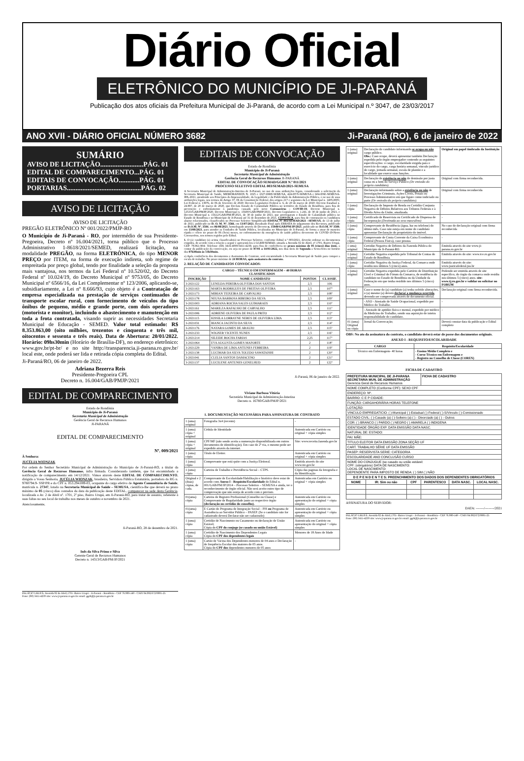Diário Oficial
ELETRÔNICO DO MUNICÍPIO DE JI-PARANÁ
Publicação dos atos oficiais da Prefeitura Municipal de Ji-Paraná, de acordo com a Lei Municipal n.º 3047, de 23/03/2017
ANO XVII - DIÁRIO OFICIAL NÚMERO 3682 Ji-Paraná (RO), 6 de janeiro de 2022
SUMÁRIO
AVISO DE LICITAÇÃO.........................PÁG. 01
EDITAL DE COMPARECIMENTO...PÁG. 01
EDITAIS DE CONVOCAÇÃO............PÁG. 01
PORTARIAS...........................................PÁG. 02
AVISO DE LICITAÇÃO
AVISO DE LICITAÇÃO
PREGÃO ELETRÔNICO Nº 001/2022/PMJP-RO
O Município de Ji-Paraná - RO, por intermédio de sua Presidente-Pregoeira, Decreto nº 16.004/2021, torna público que o Processo Administrativo 1-8618/2021/SEMED, realizará licitação, na modalidade PREGÃO, na forma ELETRÔNICA, do tipo MENOR PREÇO por ITEM, na forma de execução indireta, sob regime de empreitada por preço global, tendo por finalidade a seleção da proposta mais vantajosa, nos termos da Lei Federal nº 10.520/02, do Decreto Federal nº 10.024/19, do Decreto Municipal nº 9753/05, do Decreto Municipal nº 6566/16, da Lei Complementar nº 123/2006, aplicando-se, subsidiariamente, a Lei nº 8.666/93, cujo objeto é a Contratação de empresa especializada na prestação de serviços continuados de transporte escolar rural, com fornecimento de veículos do tipo ônibus de pequeno, médio e grande porte, com dois operadores (motorista e monitor), incluindo o abastecimento e manutenção em toda a frota contratada, visando suprir as necessidades Secretaria Municipal de Educação - SEMED. Valor total estimado: R$ 8.353.863,00 (oito milhões, trezentos e cinquenta e três mil, oitocentos e sessenta e três reais). Data de Abertura: 20/01/2022. Horário: 09hs30min (Horário de Brasília-DF), no endereço eletrônico: www.gov.br/pt-br/ e no site http://transparencia.ji-parana.ro.gov.br/ local este, onde poderá ser lida e retirada cópia completa do Edital.
Ji-Paraná/RO, 06 de janeiro de 2022.
Adriana Bezerra Reis
Presidente-Pregoeira CPL
Decreto n. 16.004/GAB/PMJP/2021
EDITAL DE COMPARECIMENTO
Estado de Rondônia
Município de Ji-Paraná
Secretaria Municipal de Administração
Gerência Geral de Recursos Humanos
JI-PARANÁ
EDITAL DE COMPARECIMENTO
Nº. 009/2021
À Senhora:
JUCÉLIA WIONZAK
Por ordem do Senhor Secretário Municipal de Administração do Município de Ji-Paraná-RO, a titular da Gerência Geral de Recursos Humanos, infra firmada. Considerando também, que foi encaminhada a notificação de comparecimento em 14/12/2021. Vimos através deste EDITAL DE COMPARECIMENTO, dirigido a Vossa Senhoria, JUCÉLIA WIONZAK, brasileira, Servidora Pública Estatutária, portadora do RG n. 9780794.9- SSP/PR e do CPF n. 053.294.089-03, ocupante do cargo efetivo de Agente Comunitário de Saúde, matrícula n. 27347, lotado na Secretaria Municipal de Saúde – SEMUSA, cientifica-lhe que deverá no prazo máximo de 05 (cinco) dias contados da data da publicação deste EDITAL, comparecer na sede desta Gerência, localizada a Av. 2 de Abril nº. 1701, 2º piso, Bairro Urupá, em Ji-Paraná-RO, para tratar de assunto, referente à suas faltas no seu local de trabalho nos meses de outubro e novembro de 2021.
Atenciosamente,
Ji-Paraná-RO, 28 de dezembro de 2021.
Inês da Silva Primo e Silva
Gerente Geral de Recursos Humanos
Decreto n. 14313/GAB/PM/JP/2021
PALÁCIO URUPÁ: Avenida 02 de Abril,1701- Bairro Urupá - Ji-Paraná – Rondônia - CEP 76.900-149 - CNPJ 04.092.672/0001-25
Fone: (69) 3411-4239 site: www.ji-parana.ro.gov.br email: ggrh@ji-parana.ro.gov.br
EDITAIS DE CONVOCAÇÃO
Estado de Rondônia
Município de Ji-Paraná
Secretaria Municipal de Administração
Gerência Geral de Recursos Humanos JI-PARANÁ
EDITAL DE CONVOCAÇÃO SEMAD/GGRH N.º 011/2021
PROCESSO SELETIVO EDITAL 003/SEMAD/2021-SEMUSA
A Secretaria Municipal de Administração-Interina de Ji-Paraná, no uso de suas atribuições legais, considerando a solicitação da Secretaria Municipal de Saúde, MEMORANDOS N. 1025 e 1027-DRH-SEMUSA, 424-DVS-SEMUSA e 604-DSE-SEMUSA-JPA-2021, atendendo aos Princípios da Impessoalidade, da Legalidade e da Publicidade da Administração Pública, e no uso de suas atribuições legais, nos termos do Artigo 37, IX da Constituição Federal, dos artigos 217 e seguintes da Lei Municipal n. 1405/2005; Lei Federal n. 13976, de 06 de fevereiro de 2020; Decreto Legislativo Federal n. 6, de 20 de março de 2020; Decreto Estadual n. 24.887, de 20 de março de 2020, que Declara Estado de Calamidade Pública no território do Estado de Rondônia, para fins de prevenção e enfrentamento à pandemia causada pelo novo Coronavírus – COVID-19, Decreto Municipal n. 12533/GAB/PMJP/2020, Decreto Municipal n. 15600/GAB/PMJP/2021, Decreto Legislativo n. 1.241, de 30 de junho de 2021, e Decreto Municipal n. 15612/GAB/PM/JP/2021, de 30 de junho de 2021, que prorrogaram o Estado de Calamidade pública no Estado de Rondônia e no Município de Ji-Paraná até 31 de dezembro de 2021, CONVOCA, para fins de contratação os candidatos abaixo relacionados, classificados no Processo Seletivo Simplificado EDITAL Nº 003/SEMAD/2021 –SEMUSA, de 13 de julho de 2021, publicado no D. O. M. Nº. 3566, em 13/07/2021, Resultado Final após ERRATA do julgamento dos Recursos, publicado no D.O.M. Nº. 3584, em 06/08/2021, homologado através do Decreto n. 15940/GAB/PM/JP/2021, publicado no D.O.M. Nº 3589, em 13/08/2021, para atender as Unidades de Saúde Pública, localizadas no Município de Ji-Paraná, de forma a atuar de maneira rápida e célere no prazo de 06 (Seis) meses, no enfrentamento da emergência de saúde pública decorrente do COVID-19-Novo Coronavírus, nos termos regidos pelo Edital.
1. O (s) candidato (s) acima classificado(s) no Processo Seletivo, conforme Edital n.º 003/2021, deverão ordenar os documentos exigidos, de acordo com a relação a seguir e apresentá-los à GGRH/SEMAD, situada a Avenida 02 de Abril, nº.1701, Bairro Urupá, CEP: 78.961-904- Telefone: (69) 3416-4000/3411-4239, para fins de conferência no prazo máximo de 05 (cinco) dias úteis, a contar da publicação da convocação, ou seja no prazo de 07/01 a 14/01/2022, nos dias úteis de Segunda a Sexta-feira no horário das 07h30min às 13h30min.
a) Após conferência dos documentos e Assinatura do Contrato, será encaminhado à Secretaria Municipal de Saúde para compor a escala de trabalho. No prazo máximo de 24 HORAS, após assinatura do contrato.
2. RELAÇÃO DE CANDIDATOS CONVOCADOS:
| CARGO – TÉCNICO EM ENFERMAGEM – 40 HORAS CLASSIFICADOS | | | |
| --- | --- | --- | --- |
| INSCRIÇÃO | NOME CANDIDATO | PONTOS | CLASSIF. |
| 3-2021122 | LENILDA PEREIRA OLIVEIRA DOS SANTOS | 2,5 | 106 |
| 3-2021163 | MARTA RODRIGUES DE FREITAS OLIVEIRA | 2,5 | 107º |
| 3-2021173 | MIRIAN TEIXEIRA DE CARVALHO | 2,5 | 108º |
| 3-2021178 | NEUSA BARBOSA RIBEIRO DA SILVA | 2,5 | 109º |
| 3-2021003 | ADRIANA ROCHA SALES GUIMARAES | 2,5 | 110º |
| 3-2021161 | MARILZA RAFALSKI DE CARVALHO | 2,5 | 111º |
| 3-2021006 | ADRIENE OLIVEIRA DE PAULA PRITO | 2,5 | 112º |
| 3-2021115 | KISSILA LORRAYNE NERES DE OLIVEIRA LIMA | 2,5 | 113º |
| 3-2021031 | BIANCA JACINTO DA SILVA | 2,5 | 114º |
| 3-2021176 | NAYARA GOMES DE ARAUJO | 2,5 | 115º |
| 3-2021233 | WIGNER VICENTE NUNES | 2,5 | 116º |
| 3-2021214 | SILEIDE ROCHA FARIAS | 2,25 | 117º |
| 3-2021064 | EVA AUGUSTA GOMES MAFORTE | 2 | 118º |
| 3-2021229 | VANIRA DE LIMA ANTUNES FERREIRA | 2 | 119º |
| 3-2021138 | LUCIMAR DA SILVA TOLEDO SAWATAISHI | 2 | 120º |
| 3-2021041 | CLELIA SANTOS DAMACENO | 2 | 121º |
| 3-2021137 | LUCILENE ANTUNES GENELHUD | 2 | 122º |
Ji-Paraná, 06 de janeiro de 2022.
Viviane Barbosa Vitória
Secretária Municipal de Administração-Interina
Decreto n. 16780/GAB/PMJP/2021
1. DOCUMENTAÇÃO NECESSÁRIA PARA ASSINATURA DE CONTRATO
| 1 (uma) original | Fotografia 3x4 (recente) | - |
| 1 (uma) cópia + original | Cédula de Identidade | Autenticada em Cartório ou original + cópia simples |
| 1 (uma) cópia + original | CPF/MF (não sendo aceita a numeração disponibilizada em outros documentos de identificação). Em caso de 2ª via, o mesmo pode ser expedido através da internet. | Site: www.receita.fazenda.gov.br |
| 1 (uma) cópia | Título de Eleitor. | Autenticada em Cartório ou original + cópia simples |
| 1 (uma) cópia | Comprovante que está quite com a Justiça Eleitoral. | Emitida através do site www.tre.gov.br |
| 1 (uma) cópia | Carteira de Trabalho e Previdência Social – CTPS. | Cópia das paginas da fotografia e da Identificação |
| Original e 2 (duas) cópias, de cada. | Comprovante de Escolaridade/Habilitação e histórico deve estar de acordo com Anexo I - Requisito/Escolaridade do Edital n. 001/GAB/PM/JP/2014 – Processo Seletivo – SEMUSA e ainda, ter o reconhecimento de órgão oficial. Não será aceito outro tipo de comprovação que não esteja de acordo com o previsto. | Autenticadas em Cartório ou original + cópia simples |
| 01(uma) cópia | Carteira de Registro Profissional (Conselho ou Classe) e Comprovante de Regularidade junto ao respectivo órgão (declaração ou certidão do conselho). | Autenticada em Cartório ou apresentação do original + cópia simples |
| 01(uma) cópia | E Cartão do Programa de Integração Social – PIS ou Programa de Assistência ao Servidor Público – PASEP. (Se o candidato não for cadastrado deverá Declarar não ser cadastrado) | Autenticada em Cartório ou apresentação do original + cópia simples |
| 1 (uma) cópia | Certidão de Nascimento ou Casamento ou declaração de União Estável; Cópia do CPF do conjuge (se casado ou união Estável) | Autenticada em Cartório ou apresentação do original + cópia simples |
| 1 (uma) cópia | Certidão de Nascimento dos Dependentes Legais Cópia do CPF dos dependentes legais | Menores de 18 Anos de Idade |
| 1 (uma) cópia | Cartão de Vacina dos Dependentes menores de 04 anos e Declaração de frequência Escolar dos maiores de 05 anos. Cópia do CPF dos dependentes menores de 05 anos | - |
| 1 (uma) original | Declaração do candidato informando se ocupa ou não cargo público. Obs.: Caso ocupe, deverá apresentar também Declaração expedida pelo órgão empregador contendo as seguintes especificações: o cargo, escolaridade exigida para o exercício do cargo, carga horária semanal, vínculo jurídico do cargo, jornada semanal, escala de plantão e a localidade que exerce suas funções. | Original em papel timbrado da Instituição |
| 1 (uma) original | Declaração de existência ou não de demissão por justa causa ou a bem do Serviço Público (De emissão do próprio candidato). | Original com firma reconhecida. |
| 1 (uma) original | Declaração informando sobre a existência ou não de Investigações Criminais, Ações Cíveis, Penais ou Processo Administrativo em que figure como indiciado ou parte (De emissão do próprio candidato). | Original com firma reconhecida |
| 1 (uma) cópia | Declaração de Imposto de Renda ou Certidão Conjunta Negativa de Débitos Relativos aos Tributos Federais e à Dívida Ativa da União, atualizada. | - |
| 1 (uma) cópia | Certificado de Reservista ou Certificado de Dispensa de Incorporação (Destinada ao sexo masculino) | - |
| 1 (uma) cópia | Comprovante de Residência (água, luz ou telefone) do último mês. Caso não esteja em nome do candidato apresentar Declaração do proprietário do imóvel. | No caso de declaração original com firma reconhecida |
| 1 (uma) cópia | Comprovante de Conta Corrente da Caixa Econômica Federal (Pessoa Física), caso possua. | - |
| 1 uma) original | Certidão Negativa de Débitos da Fazenda Pública do Município de Ji-Paraná-RO. | Emitida através do site www.ji-parana.ro.gov.br |
| 1 (uma) original | Certidão Negativa expedida pelo Tribunal de Contas do Estado de Rondônia. | Emitida através do site: www.tce.ro.gov.br |
| 1 (uma) cópia | Certidão Negativa da Justiça Federal, da Comarca onde residiu nos últimos 5 (cinco) anos. | Emitida através do site: www.justicafederal.jus.br |
| 1 (uma) original | Certidão Negativa expedida pelo Cartório de Distribuição Cível e Criminal do Fórum da Comarca, de residência do candidato no Estado de Rondônia ou da Unidade da Federação em que tenha residido nos últimos 5 (cinco) anos. | Podendo ser emitida através de site específico, do órgão da comarca onde residiu nos últimos 5 (cinco) anos. site- www.tj.ro.gov.br e validar ou solicitar no FORUM |
| 1 (uma) original | Caso o nome do (a) candidato (a) tenha sofrido alterações, o (a) mesmo (a) deverá declarar a mudança ocorrida , devendo ser comprovada através de documento oficial. | Declaração original com firma reconhecida. |
| | - ASO - Atestado de Saúde Ocupacional, expedido por Médico do Trabalho. | - |
| | - Atestado de aptidão física e mental, expedido por médico da Medicina do Trabalho, sendo sua aquisição de inteira responsabilidade do candidato. | - |
| 01 (uma) Original ou cópia | Jornal da Convocação; | Deverá constar data da publicação e Edital completo |
OBS: No ato da assinatura do contrato, o candidato deverá estar de posse dos documentos originais.
ANEXO I - REQUISITO/ESCOLARIDADE
| CARGO | Requisito/Escolaridade |
| --- | --- |
| Técnico em Enfermagem- 40 horas | - Ensino Médio Completo e - Curso Técnico em Enfermagem e - Registro no Conselho de Classe (COREN) |
FICHA DE CADASTRO
| PREFEITURA MUNICIPAL DE JI-PARANA SECRETARIA MUN. DE ADMINISTRAÇÃO Gerencia Geral de Recursos Humanos | | | FICHA DE CADASTRO | | |
| NOME COMPLETO (Conforme CPF): SEXO CPF | | | | | |
| ENDEREÇO: Nº. | | | | | |
| BAIRRO: C E P CIDADE: | | | | | |
| FUNÇÃO: CARGAHORÁRIA HORAS TELEFONE | | | | | |
| LOTAÇÃO: | | | | | |
| VINCULO EMPREGATICIO: ( )-Municipal ( )-Estadual ( )-Federal ( )-S/Vinculo ( )-Comissionado | | | | | |
| ESTADO CIVIL: ( )-Casado (a) ( )-Solteiro (a) ( ) - Divorciado (a) ( ) - Outros | | | | | |
| COR: ( ) BRANCO ( ) PARDO ( ) NEGRO ( ) AMARELA ( ) INDIGENA | | | | | |
| IDENTIDADE ÓRGÃO EXP. DATA EMISSÃO DATA NASC. | | | | | |
| NATURAL DE: ESTADO: | | | | | |
| PAI: MÃE: | | | | | |
| TITULO ELEITOR DATA EMISSÃO ZONA SEÇÃO UF | | | | | |
| CART. TRABALHO SÉRIE UF DATA EMISSÃO | | | | | |
| PASEP: RESERVISTA SERIE: CATEGORIA | | | | | |
| ESCOLARIDADE ANO CONCLUSÃO CURSO | | | | | |
| NOME DO CONJUGUE (se casado ou união estável: CPF: (obrigatório) DATA DE NASCIMENTO: LOCAL DE NASCIMENTO: DEPENDENTE PARA IMPOSTO DE RENDA: ( ) SIM ( ) NÃO | | | | | |
| D E P E N D E N T E S: PREENCHIMENTO DOS DADOS DOS DEPENDENTES OBRIGATÓRIOS | | | | | |
| NOME | IR: Sim ou não | CPF | PARENTESCO | DATA NASC. | LOCAL NASC. |
ASSINATURA DO SERVIDOR:
DATA: -------/--------/2021
PALÁCIO URUPÁ: Avenida 02 de Abril,1701- Bairro Urupá - Ji-Paraná – Rondônia - CEP 76.900-149 - CNPJ 04.092.672/0001-25
Fone: (69) 3411-4239 site: www.ji-parana.ro.gov.br email: ggrh@ji-parana.ro.gov.br